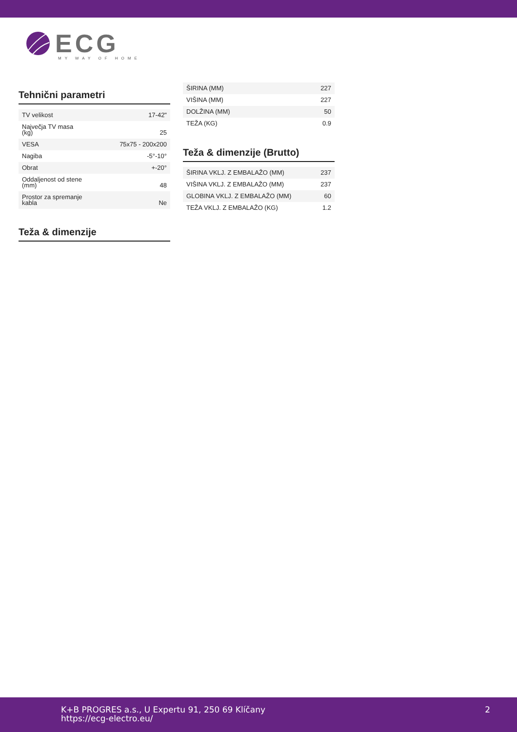ECG
MY WAY OF HOME
Tehnični parametri
| TV velikost | 17-42" |
| Največja TV masa (kg) | 25 |
| VESA | 75x75 - 200x200 |
| Nagiba | -5°-10° |
| Obrat | +-20° |
| Oddaljenost od stene (mm) | 48 |
| Prostor za spremanje kabla | Ne |
Teža & dimenzije
| ŠIRINA (MM) | 227 |
| VIŠINA (MM) | 227 |
| DOLŽINA (MM) | 50 |
| TEŽA (KG) | 0.9 |
Teža & dimenzije (Brutto)
| ŠIRINA VKLJ. Z EMBALAŽO (MM) | 237 |
| VIŠINA VKLJ. Z EMBALAŽO (MM) | 237 |
| GLOBINA VKLJ. Z EMBALAŽO (MM) | 60 |
| TEŽA VKLJ. Z EMBALAŽO (KG) | 1.2 |
K+B PROGRES a.s., U Expertu 91, 250 69 Klíčany
https://ecg-electro.eu/
2